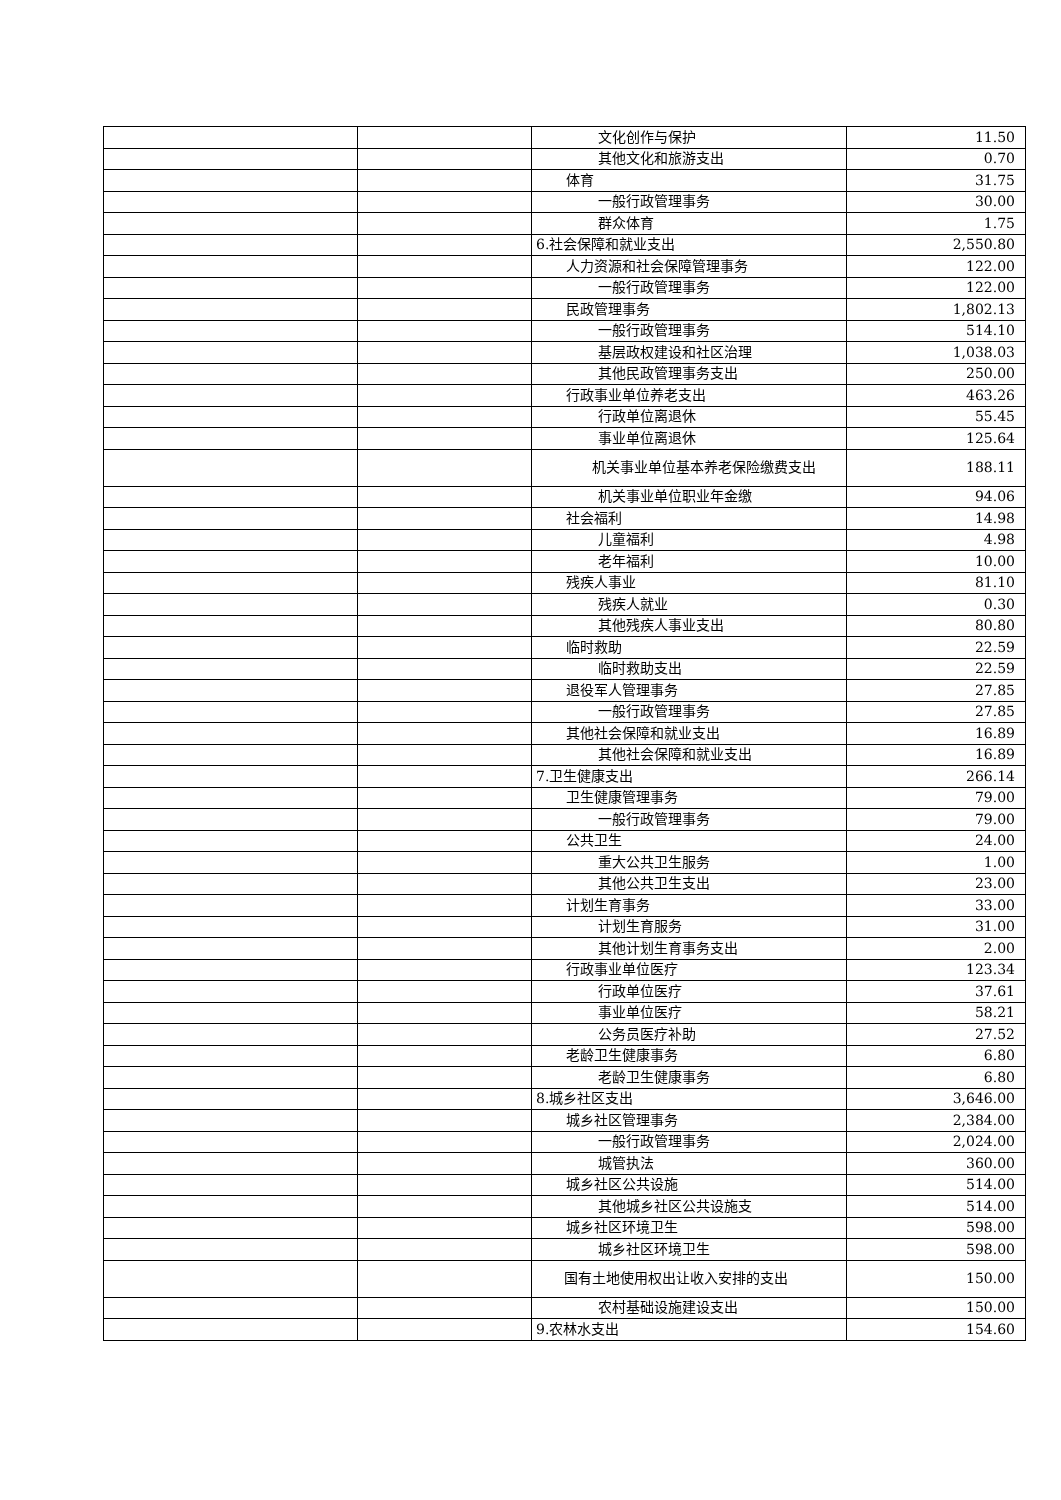| | | 文化创作与保护 | 11.50 |
| | | 其他文化和旅游支出 | 0.70 |
| | | 体育 | 31.75 |
| | | 一般行政管理事务 | 30.00 |
| | | 群众体育 | 1.75 |
| | | 6.社会保障和就业支出 | 2,550.80 |
| | | 人力资源和社会保障管理事务 | 122.00 |
| | | 一般行政管理事务 | 122.00 |
| | | 民政管理事务 | 1,802.13 |
| | | 一般行政管理事务 | 514.10 |
| | | 基层政权建设和社区治理 | 1,038.03 |
| | | 其他民政管理事务支出 | 250.00 |
| | | 行政事业单位养老支出 | 463.26 |
| | | 行政单位离退休 | 55.45 |
| | | 事业单位离退休 | 125.64 |
| | | 机关事业单位基本养老保险缴费支出 | 188.11 |
| | | 机关事业单位职业年金缴 | 94.06 |
| | | 社会福利 | 14.98 |
| | | 儿童福利 | 4.98 |
| | | 老年福利 | 10.00 |
| | | 残疾人事业 | 81.10 |
| | | 残疾人就业 | 0.30 |
| | | 其他残疾人事业支出 | 80.80 |
| | | 临时救助 | 22.59 |
| | | 临时救助支出 | 22.59 |
| | | 退役军人管理事务 | 27.85 |
| | | 一般行政管理事务 | 27.85 |
| | | 其他社会保障和就业支出 | 16.89 |
| | | 其他社会保障和就业支出 | 16.89 |
| | | 7.卫生健康支出 | 266.14 |
| | | 卫生健康管理事务 | 79.00 |
| | | 一般行政管理事务 | 79.00 |
| | | 公共卫生 | 24.00 |
| | | 重大公共卫生服务 | 1.00 |
| | | 其他公共卫生支出 | 23.00 |
| | | 计划生育事务 | 33.00 |
| | | 计划生育服务 | 31.00 |
| | | 其他计划生育事务支出 | 2.00 |
| | | 行政事业单位医疗 | 123.34 |
| | | 行政单位医疗 | 37.61 |
| | | 事业单位医疗 | 58.21 |
| | | 公务员医疗补助 | 27.52 |
| | | 老龄卫生健康事务 | 6.80 |
| | | 老龄卫生健康事务 | 6.80 |
| | | 8.城乡社区支出 | 3,646.00 |
| | | 城乡社区管理事务 | 2,384.00 |
| | | 一般行政管理事务 | 2,024.00 |
| | | 城管执法 | 360.00 |
| | | 城乡社区公共设施 | 514.00 |
| | | 其他城乡社区公共设施支 | 514.00 |
| | | 城乡社区环境卫生 | 598.00 |
| | | 城乡社区环境卫生 | 598.00 |
| | | 国有土地使用权出让收入安排的支出 | 150.00 |
| | | 农村基础设施建设支出 | 150.00 |
| | | 9.农林水支出 | 154.60 |